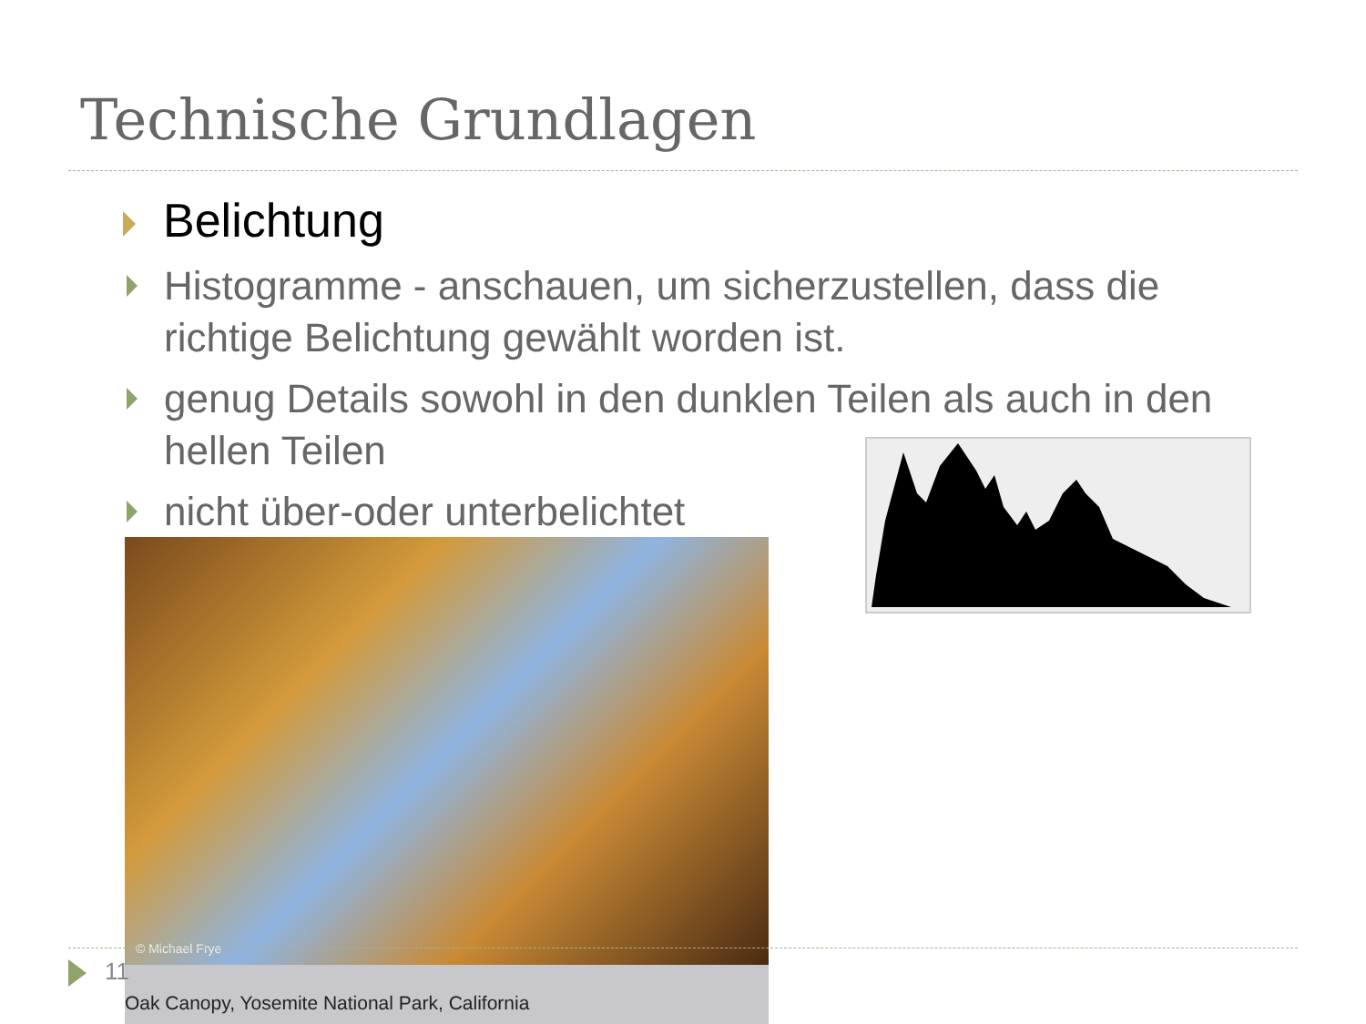Technische Grundlagen
Belichtung
Histogramme - anschauen, um sicherzustellen, dass die richtige Belichtung gewählt worden ist.
genug Details sowohl in den dunklen Teilen als auch in den hellen Teilen
nicht über-oder unterbelichtet
© Michael Frye
Oak Canopy, Yosemite National Park, California
11